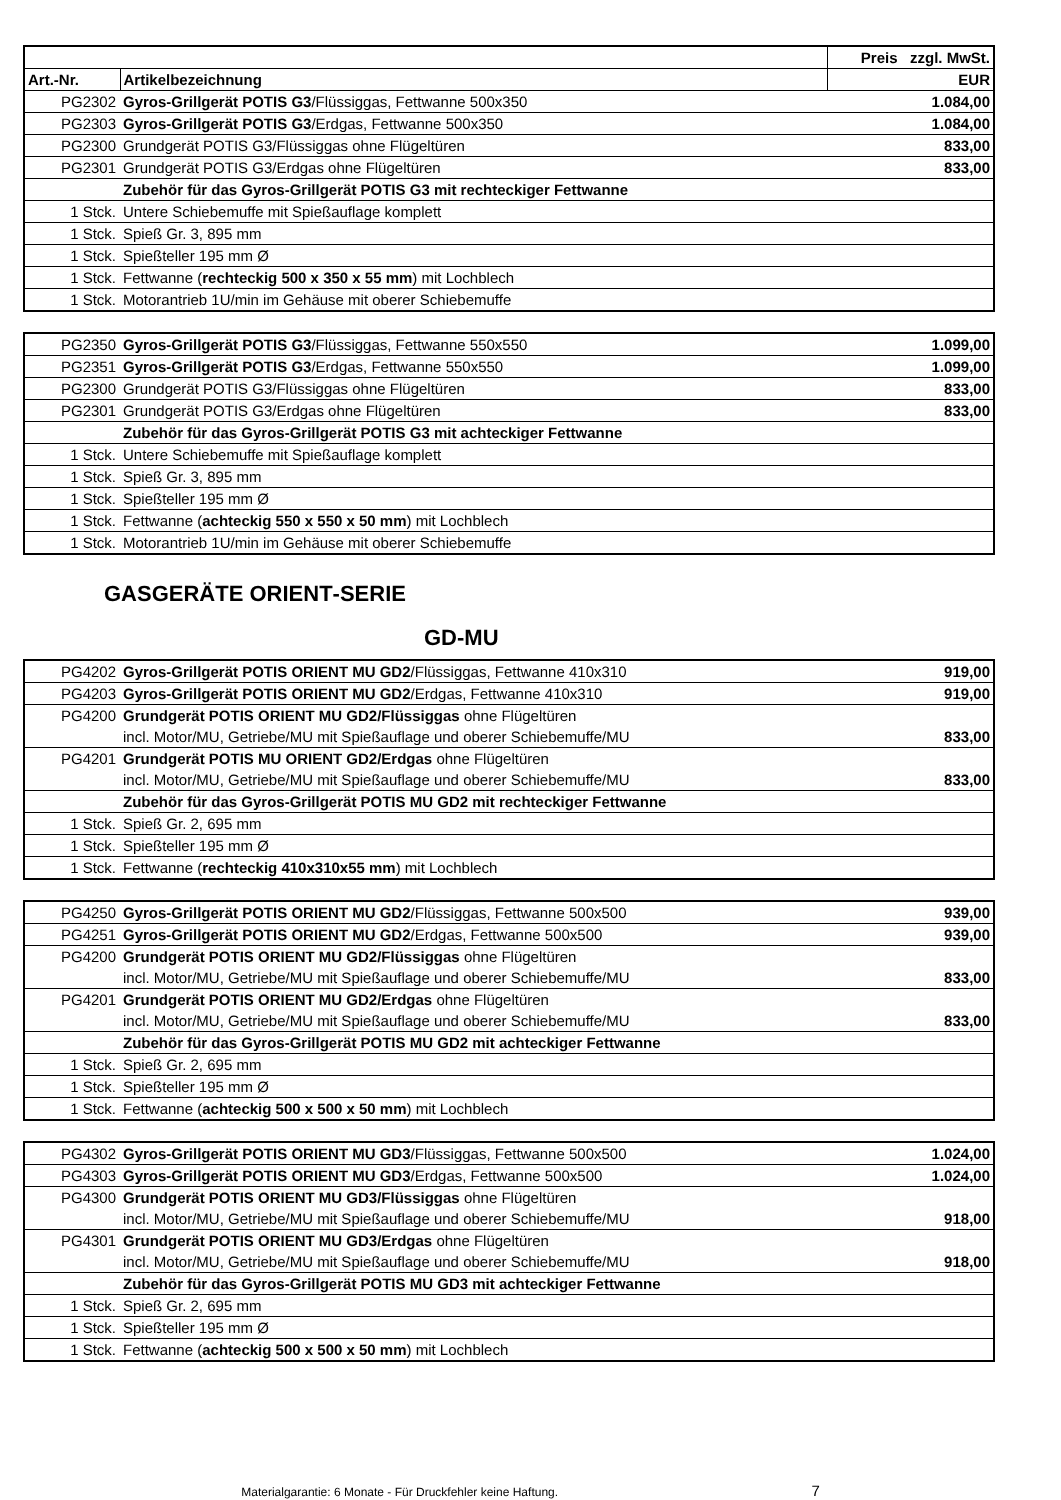| | | Preis zzgl. MwSt. |
| --- | --- | --- |
| Art.-Nr. | Artikelbezeichnung | EUR |
| PG2302 | Gyros-Grillgerät POTIS G3 /Flüssiggas, Fettwanne 500x350 | 1.084,00 |
| PG2303 | Gyros-Grillgerät POTIS G3 /Erdgas, Fettwanne 500x350 | 1.084,00 |
| PG2300 | Grundgerät POTIS G3/Flüssiggas ohne Flügeltüren | 833,00 |
| PG2301 | Grundgerät POTIS G3/Erdgas ohne Flügeltüren | 833,00 |
| | Zubehör für das Gyros-Grillgerät POTIS G3 mit rechteckiger Fettwanne | |
| 1 Stck. | Untere Schiebemuffe mit Spießauflage komplett | |
| 1 Stck. | Spieß Gr. 3, 895 mm | |
| 1 Stck. | Spießteller 195 mm Ø | |
| 1 Stck. | Fettwanne ( rechteckig 500 x 350 x 55 mm ) mit Lochblech | |
| 1 Stck. | Motorantrieb 1U/min im Gehäuse mit oberer Schiebemuffe | |
| PG2350 | Gyros-Grillgerät POTIS G3 /Flüssiggas, Fettwanne 550x550 | 1.099,00 |
| PG2351 | Gyros-Grillgerät POTIS G3 /Erdgas, Fettwanne 550x550 | 1.099,00 |
| PG2300 | Grundgerät POTIS G3/Flüssiggas ohne Flügeltüren | 833,00 |
| PG2301 | Grundgerät POTIS G3/Erdgas ohne Flügeltüren | 833,00 |
| | Zubehör für das Gyros-Grillgerät POTIS G3 mit achteckiger Fettwanne | |
| 1 Stck. | Untere Schiebemuffe mit Spießauflage komplett | |
| 1 Stck. | Spieß Gr. 3, 895 mm | |
| 1 Stck. | Spießteller 195 mm Ø | |
| 1 Stck. | Fettwanne ( achteckig 550 x 550 x 50 mm ) mit Lochblech | |
| 1 Stck. | Motorantrieb 1U/min im Gehäuse mit oberer Schiebemuffe | |
GASGERÄTE ORIENT-SERIE
GD-MU
| PG4202 | Gyros-Grillgerät POTIS ORIENT MU GD2 /Flüssiggas, Fettwanne 410x310 | 919,00 |
| PG4203 | Gyros-Grillgerät POTIS ORIENT MU GD2 /Erdgas, Fettwanne 410x310 | 919,00 |
| PG4200 | Grundgerät POTIS ORIENT MU GD2/Flüssiggas ohne Flügeltüren | |
| | incl. Motor/MU, Getriebe/MU mit Spießauflage und oberer Schiebemuffe/MU | 833,00 |
| PG4201 | Grundgerät POTIS MU ORIENT GD2/Erdgas ohne Flügeltüren | |
| | incl. Motor/MU, Getriebe/MU mit Spießauflage und oberer Schiebemuffe/MU | 833,00 |
| | Zubehör für das Gyros-Grillgerät POTIS MU GD2 mit rechteckiger Fettwanne | |
| 1 Stck. | Spieß Gr. 2, 695 mm | |
| 1 Stck. | Spießteller 195 mm Ø | |
| 1 Stck. | Fettwanne ( rechteckig 410x310x55 mm ) mit Lochblech | |
| PG4250 | Gyros-Grillgerät POTIS ORIENT MU GD2 /Flüssiggas, Fettwanne 500x500 | 939,00 |
| PG4251 | Gyros-Grillgerät POTIS ORIENT MU GD2 /Erdgas, Fettwanne 500x500 | 939,00 |
| PG4200 | Grundgerät POTIS ORIENT MU GD2/Flüssiggas ohne Flügeltüren | |
| | incl. Motor/MU, Getriebe/MU mit Spießauflage und oberer Schiebemuffe/MU | 833,00 |
| PG4201 | Grundgerät POTIS ORIENT MU GD2/Erdgas ohne Flügeltüren | |
| | incl. Motor/MU, Getriebe/MU mit Spießauflage und oberer Schiebemuffe/MU | 833,00 |
| | Zubehör für das Gyros-Grillgerät POTIS MU GD2 mit achteckiger Fettwanne | |
| 1 Stck. | Spieß Gr. 2, 695 mm | |
| 1 Stck. | Spießteller 195 mm Ø | |
| 1 Stck. | Fettwanne ( achteckig 500 x 500 x 50 mm ) mit Lochblech | |
| PG4302 | Gyros-Grillgerät POTIS ORIENT MU GD3 /Flüssiggas, Fettwanne 500x500 | 1.024,00 |
| PG4303 | Gyros-Grillgerät POTIS ORIENT MU GD3 /Erdgas, Fettwanne 500x500 | 1.024,00 |
| PG4300 | Grundgerät POTIS ORIENT MU GD3/Flüssiggas ohne Flügeltüren | |
| | incl. Motor/MU, Getriebe/MU mit Spießauflage und oberer Schiebemuffe/MU | 918,00 |
| PG4301 | Grundgerät POTIS ORIENT MU GD3/Erdgas ohne Flügeltüren | |
| | incl. Motor/MU, Getriebe/MU mit Spießauflage und oberer Schiebemuffe/MU | 918,00 |
| | Zubehör für das Gyros-Grillgerät POTIS MU GD3 mit achteckiger Fettwanne | |
| 1 Stck. | Spieß Gr. 2, 695 mm | |
| 1 Stck. | Spießteller 195 mm Ø | |
| 1 Stck. | Fettwanne ( achteckig 500 x 500 x 50 mm ) mit Lochblech | |
Materialgarantie: 6 Monate - Für Druckfehler keine Haftung. 7